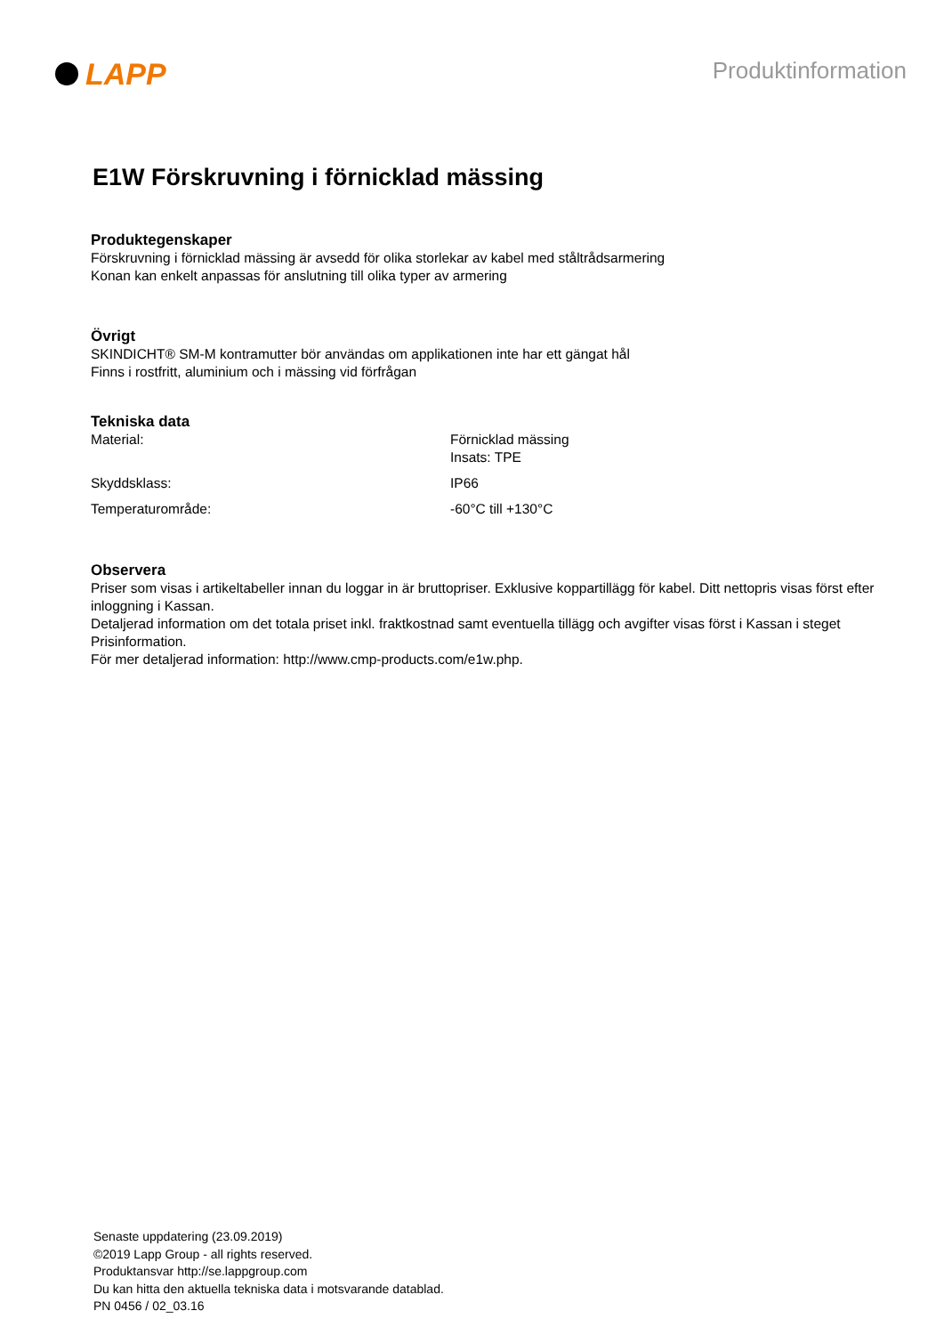LAPP
Produktinformation
E1W Förskruvning i förnicklad mässing
Produktegenskaper
Förskruvning i förnicklad mässing är avsedd för olika storlekar av kabel med ståltrådsarmering
Konan kan enkelt anpassas för anslutning till olika typer av armering
Övrigt
SKINDICHT® SM-M kontramutter bör användas om applikationen inte har ett gängat hål
Finns i rostfritt, aluminium och i mässing vid förfrågan
Tekniska data
| Material: | Förnicklad mässing Insats: TPE |
| Skyddsklass: | IP66 |
| Temperaturområde: | -60°C till +130°C |
Observera
Priser som visas i artikeltabeller innan du loggar in är bruttopriser. Exklusive koppartillägg för kabel. Ditt nettopris visas först efter inloggning i Kassan.
Detaljerad information om det totala priset inkl. fraktkostnad samt eventuella tillägg och avgifter visas först i Kassan i steget Prisinformation.
För mer detaljerad information: http://www.cmp-products.com/e1w.php.
Senaste uppdatering (23.09.2019)
©2019 Lapp Group - all rights reserved.
Produktansvar http://se.lappgroup.com
Du kan hitta den aktuella tekniska data i motsvarande datablad.
PN 0456 / 02_03.16